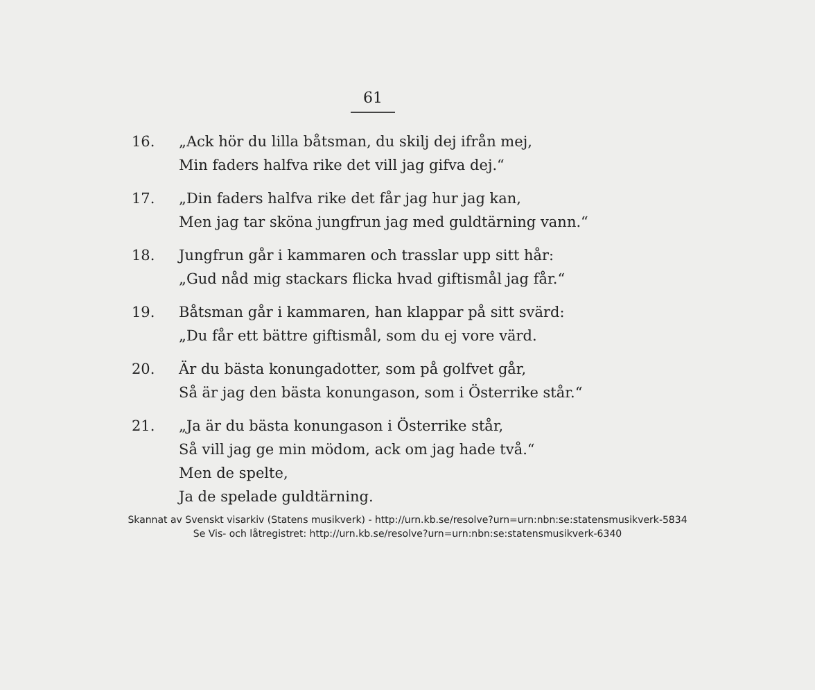61
16. „Ack hör du lilla båtsman, du skilj dej ifrån mej,
Min faders halfva rike det vill jag gifva dej.“
17. „Din faders halfva rike det får jag hur jag kan,
Men jag tar sköna jungfrun jag med guldtärning vann.“
18. Jungfrun går i kammaren och trasslar upp sitt hår:
„Gud nåd mig stackars flicka hvad giftismål jag får.“
19. Båtsman går i kammaren, han klappar på sitt svärd:
„Du får ett bättre giftismål, som du ej vore värd.
20. Är du bästa konungadotter, som på golfvet går,
Så är jag den bästa konungason, som i Österrike står.“
21. „Ja är du bästa konungason i Österrike står,
Så vill jag ge min mödom, ack om jag hade två.“
Men de spelte,
Ja de spelade guldtärning.
Skannat av Svenskt visarkiv (Statens musikverk) - http://urn.kb.se/resolve?urn=urn:nbn:se:statensmusikverk-5834
Se Vis- och låtregistret: http://urn.kb.se/resolve?urn=urn:nbn:se:statensmusikverk-6340